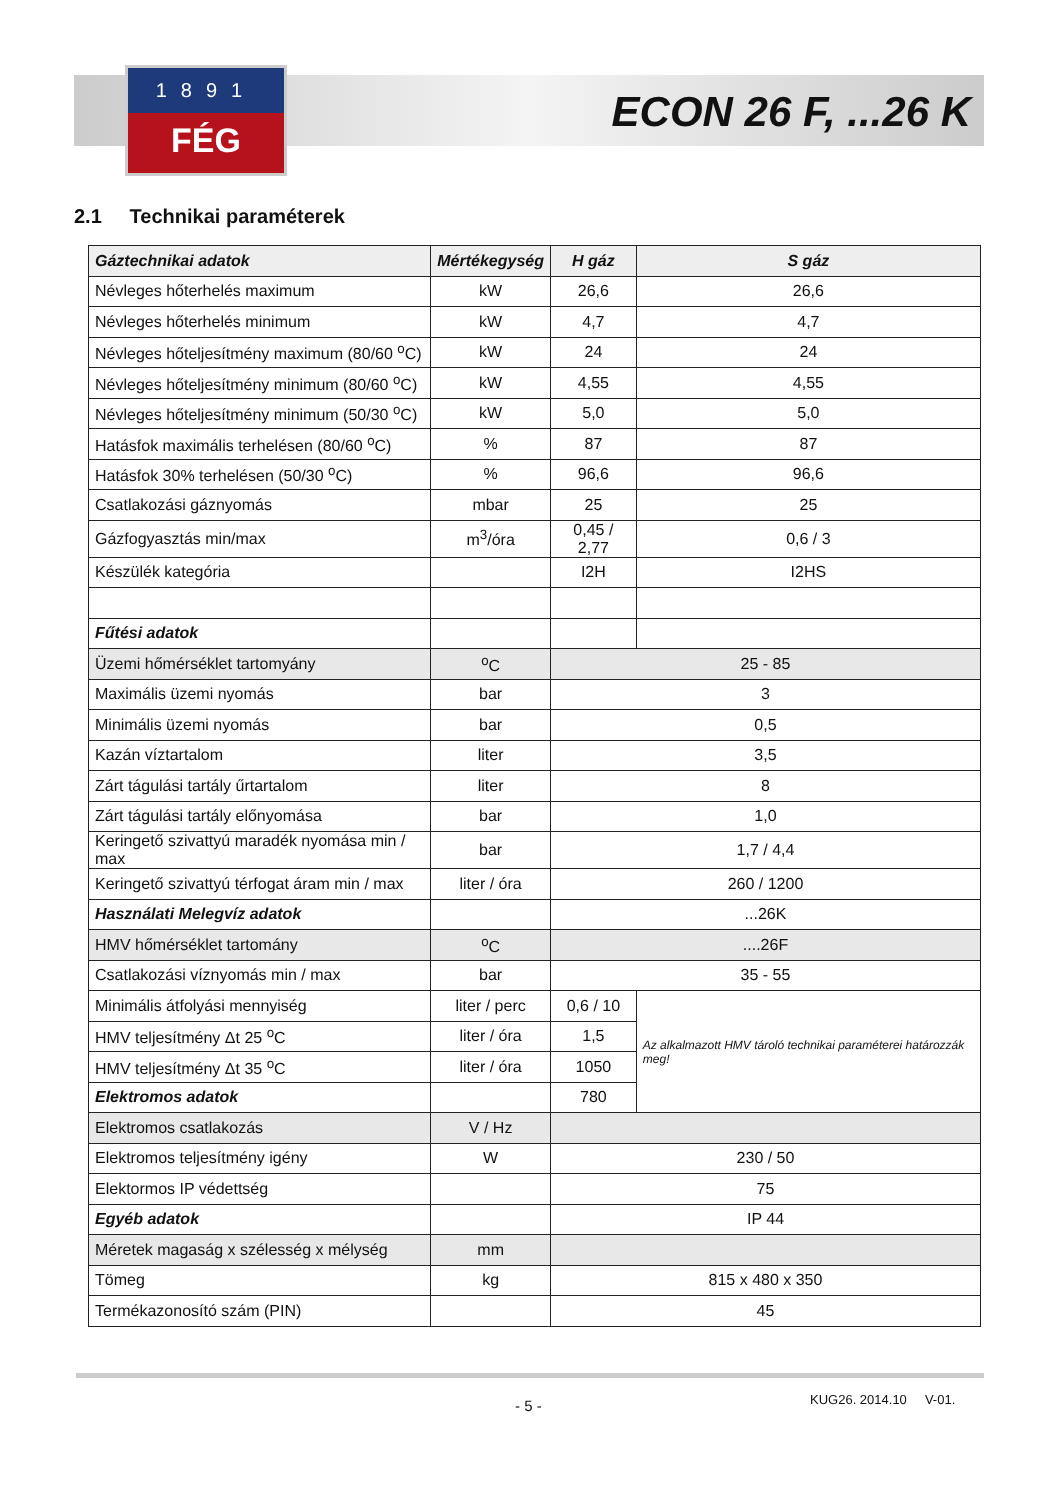1891
FÉG
ECON 26 F, ...26 K
2.1 Technikai paraméterek
| Gáztechnikai adatok | Mértékegység | H gáz | S gáz |
| --- | --- | --- | --- |
| Névleges hőterhelés maximum | kW | 26,6 | 26,6 |
| Névleges hőterhelés minimum | kW | 4,7 | 4,7 |
| Névleges hőteljesítmény maximum (80/60 <sup>o</sup>C) | kW | 24 | 24 |
| Névleges hőteljesítmény minimum (80/60 <sup>o</sup>C) | kW | 4,55 | 4,55 |
| Névleges hőteljesítmény minimum (50/30 <sup>o</sup>C) | kW | 5,0 | 5,0 |
| Hatásfok maximális terhelésen (80/60 <sup>o</sup>C) | % | 87 | 87 |
| Hatásfok 30% terhelésen (50/30 <sup>o</sup>C) | % | 96,6 | 96,6 |
| Csatlakozási gáznyomás | mbar | 25 | 25 |
| Gázfogyasztás min/max | m<sup>3</sup>/óra | 0,45 / 2,77 | 0,6 / 3 |
| Készülék kategória | | I2H | I2HS |
| Fűtési adatok | | | |
| Üzemi hőmérséklet tartomyány | <sup>o</sup> C | 25 - 85 | |
| Maximális üzemi nyomás | bar | 3 | |
| Minimális üzemi nyomás | bar | 0,5 | |
| Kazán víztartalom | liter | 3,5 | |
| Zárt tágulási tartály űrtartalom | liter | 8 | |
| Zárt tágulási tartály előnyomása | bar | 1,0 | |
| Keringető szivattyú maradék nyomása min / max | bar | 1,7 / 4,4 | |
| Keringető szivattyú térfogat áram min / max | liter / óra | 260 / 1200 | |
| Használati Melegvíz adatok | | ...26K | |
| HMV hőmérséklet tartomány | <sup>o</sup> C | ....26F | |
| Csatlakozási víznyomás min / max | bar | 35 - 55 | |
| Minimális átfolyási mennyiség | liter / perc | 0,6 / 10 | Az alkalmazott HMV tároló technikai paraméterei határozzák meg! |
| HMV teljesítmény Δt 25 <sup>o</sup>C | liter / óra | 1,5 | |
| HMV teljesítmény Δt 35 <sup>o</sup>C | liter / óra | 1050 | |
| Elektromos adatok | | 780 | |
| Elektromos csatlakozás | V / Hz | | |
| Elektromos teljesítmény igény | W | 230 / 50 | |
| Elektormos IP védettség | | 75 | |
| Egyéb adatok | | IP 44 | |
| Méretek magaság x szélesség x mélység | mm | | |
| Tömeg | kg | 815 x 480 x 350 | |
| Termékazonosító szám (PIN) | | 45 | |
- 5 - KUG26. 2014.10 V-01.